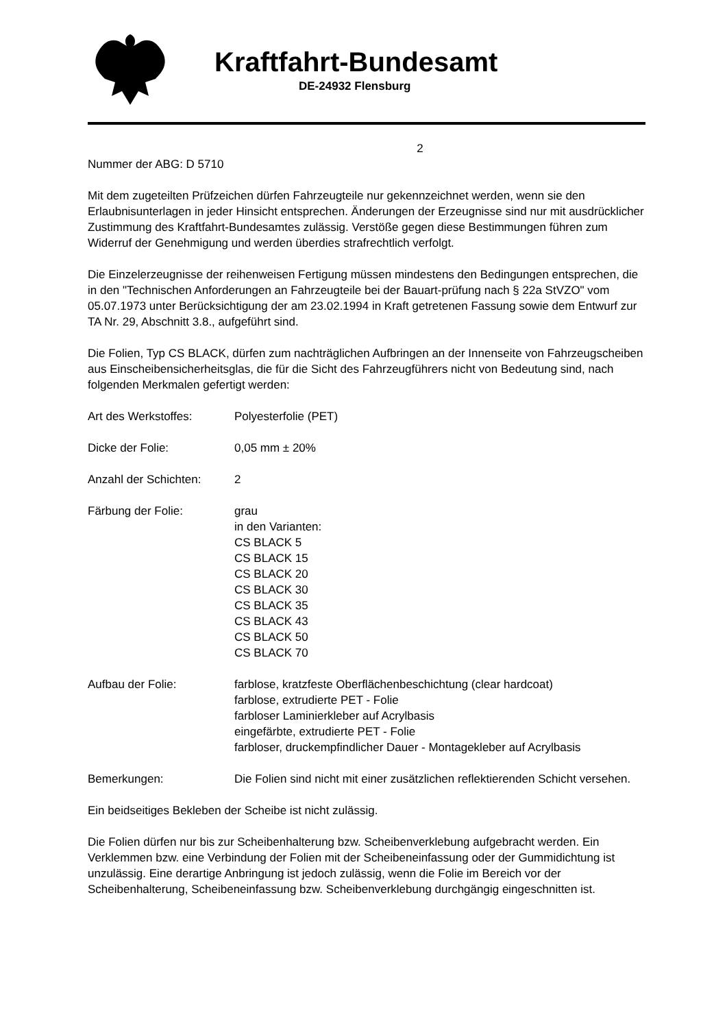Kraftfahrt-Bundesamt
DE-24932 Flensburg
2
Nummer der ABG: D 5710
Mit dem zugeteilten Prüfzeichen dürfen Fahrzeugteile nur gekennzeichnet werden, wenn sie den Erlaubnisunterlagen in jeder Hinsicht entsprechen. Änderungen der Erzeugnisse sind nur mit ausdrücklicher Zustimmung des Kraftfahrt-Bundesamtes zulässig. Verstöße gegen diese Bestimmungen führen zum Widerruf der Genehmigung und werden überdies strafrechtlich verfolgt.
Die Einzelerzeugnisse der reihenweisen Fertigung müssen mindestens den Bedingungen entsprechen, die in den "Technischen Anforderungen an Fahrzeugteile bei der Bauart-prüfung nach § 22a StVZO" vom 05.07.1973 unter Berücksichtigung der am 23.02.1994 in Kraft getretenen Fassung sowie dem Entwurf zur TA Nr. 29, Abschnitt 3.8., aufgeführt sind.
Die Folien, Typ CS BLACK, dürfen zum nachträglichen Aufbringen an der Innenseite von Fahrzeugscheiben aus Einscheibensicherheitsglas, die für die Sicht des Fahrzeugführers nicht von Bedeutung sind, nach folgenden Merkmalen gefertigt werden:
Art des Werkstoffes: Polyesterfolie (PET)
Dicke der Folie: 0,05 mm ± 20%
Anzahl der Schichten:
2
Färbung der Folie: grau
in den Varianten:
CS BLACK 5
CS BLACK 15
CS BLACK 20
CS BLACK 30
CS BLACK 35
CS BLACK 43
CS BLACK 50
CS BLACK 70
Aufbau der Folie: farblose, kratzfeste Oberflächenbeschichtung (clear hardcoat)
farblose, extrudierte PET - Folie
farbloser Laminierkleber auf Acrylbasis
eingefärbte, extrudierte PET - Folie
farbloser, druckempfindlicher Dauer - Montagekleber auf Acrylbasis
Bemerkungen: Die Folien sind nicht mit einer zusätzlichen reflektierenden Schicht versehen.
Ein beidseitiges Bekleben der Scheibe ist nicht zulässig.
Die Folien dürfen nur bis zur Scheibenhalterung bzw. Scheibenverklebung aufgebracht werden. Ein Verklemmen bzw. eine Verbindung der Folien mit der Scheibeneinfassung oder der Gummidichtung ist unzulässig. Eine derartige Anbringung ist jedoch zulässig, wenn die Folie im Bereich vor der Scheibenhalterung, Scheibeneinfassung bzw. Scheibenverklebung durchgängig eingeschnitten ist.